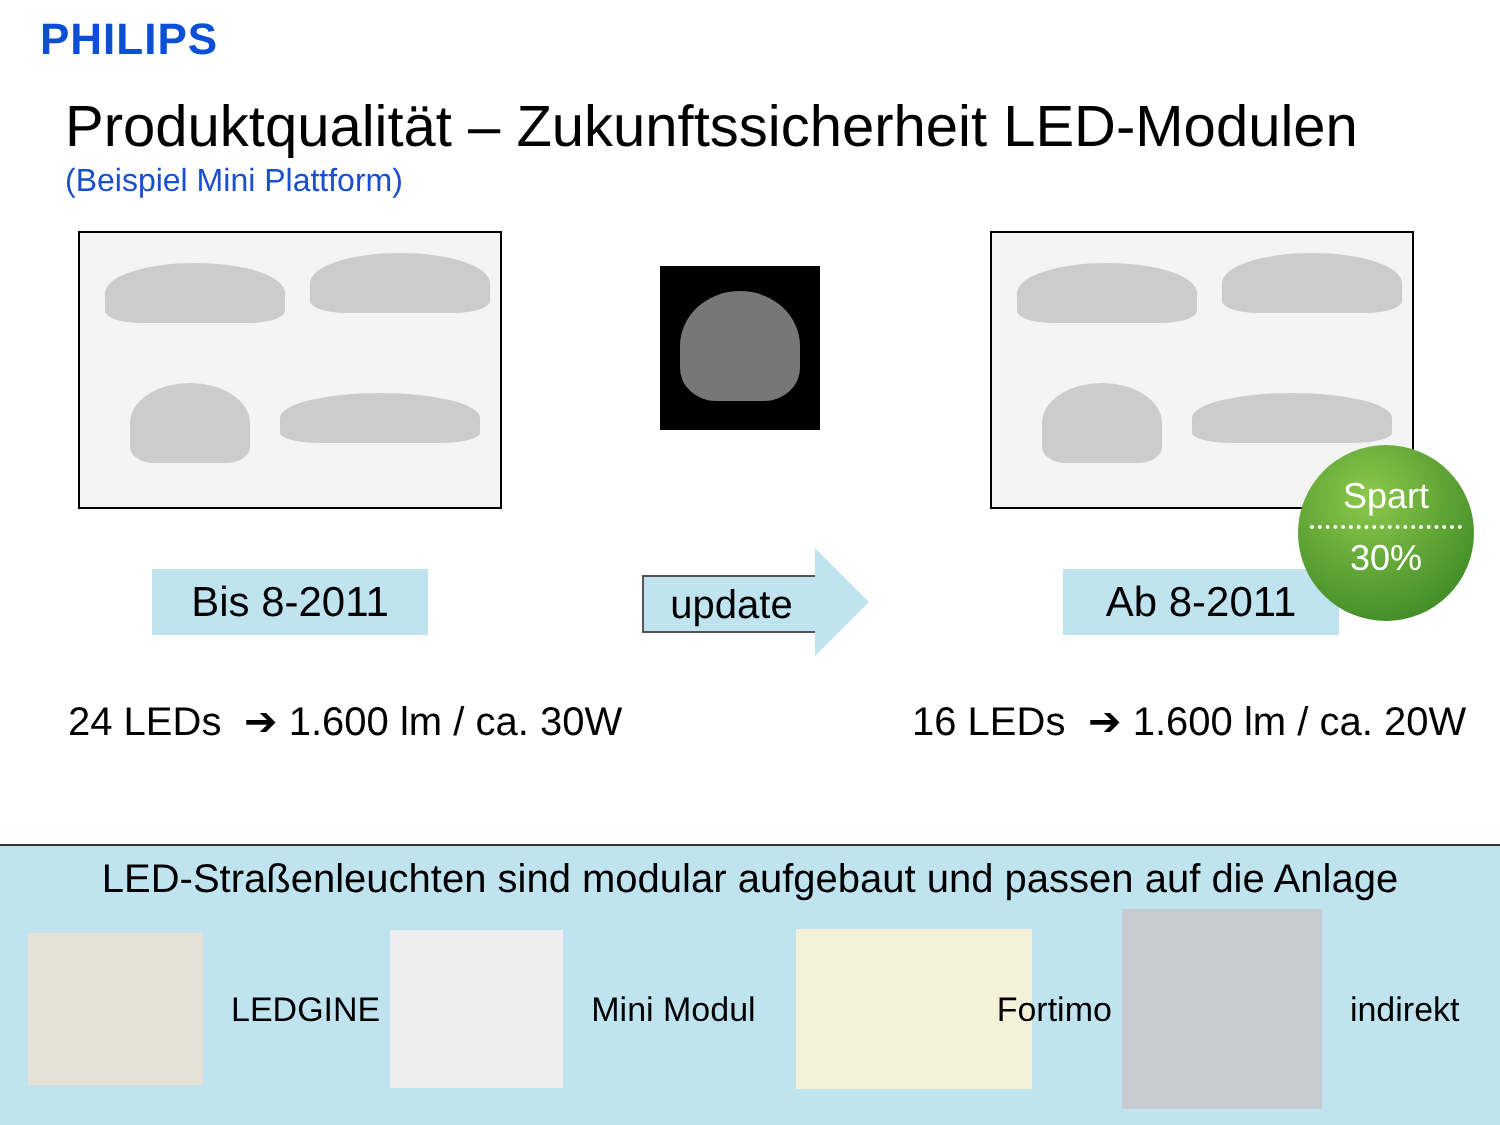PHILIPS
Produktqualität – Zukunftssicherheit LED-Modulen
(Beispiel Mini Plattform)
Bis 8-2011 update Ab 8-2011
Spart
30%
24 LEDs ➔ 1.600 lm / ca. 30W 16 LEDs ➔ 1.600 lm / ca. 20W
LED-Straßenleuchten sind modular aufgebaut und passen auf die Anlage
LEDGINE Mini Modul Fortimo indirekt